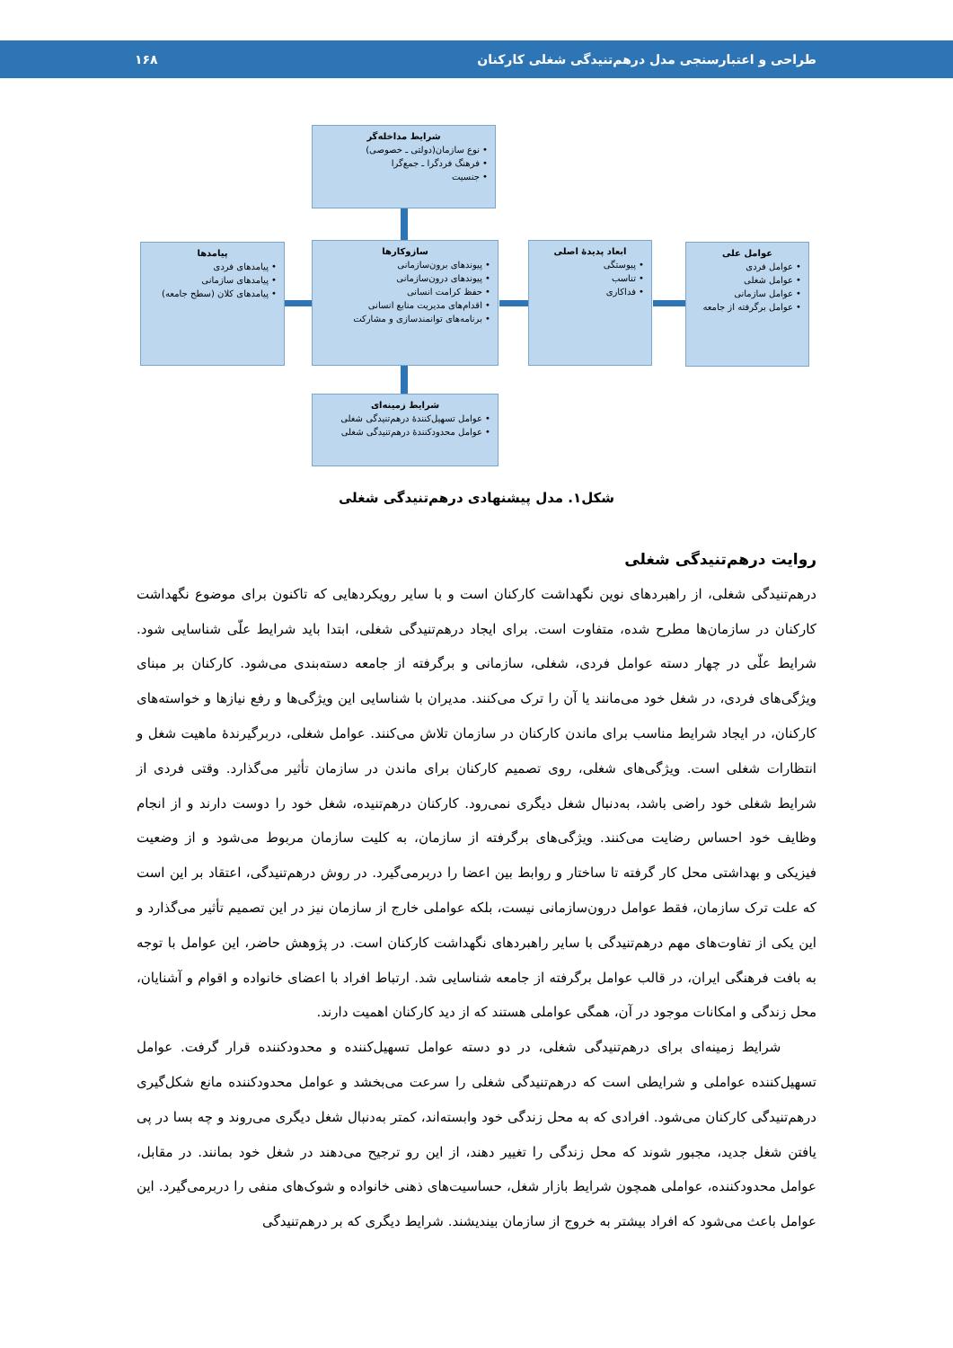طراحی و اعتبارسنجی مدل درهم‌تنیدگی شغلی کارکنان ۱۶۸
شرایط مداخله‌گر
• نوع سازمان(دولتی ـ خصوصی)
• فرهنگ فردگرا ـ جمع‌گرا
• جنسیت
عوامل علی
• عوامل فردی
• عوامل شغلی
• عوامل سازمانی
• عوامل برگرفته از جامعه
ابعاد پدیدهٔ اصلی
• پیوستگی
• تناسب
• فداکاری
سازوکارها
• پیوندهای برون‌سازمانی
• پیوندهای درون‌سازمانی
• حفظ کرامت انسانی
• اقدام‌های مدیریت منابع انسانی
• برنامه‌های توانمندسازی و مشارکت
پیامدها
• پیامدهای فردی
• پیامدهای سازمانی
• پیامدهای کلان (سطح جامعه)
شرایط زمینه‌ای
• عوامل تسهیل‌کنندهٔ درهم‌تنیدگی شغلی
• عوامل محدودکنندهٔ درهم‌تنیدگی شغلی
شکل۱. مدل پیشنهادی درهم‌تنیدگی شغلی
روایت درهم‌تنیدگی شغلی
درهم‌تنیدگی شغلی، از راهبردهای نوین نگهداشت کارکنان است و با سایر رویکردهایی که تاکنون برای موضوع نگهداشت کارکنان در سازمان‌ها مطرح شده، متفاوت است. برای ایجاد درهم‌تنیدگی شغلی، ابتدا باید شرایط علّی شناسایی شود. شرایط علّی در چهار دسته عوامل فردی، شغلی، سازمانی و برگرفته از جامعه دسته‌بندی می‌شود. کارکنان بر مبنای ویژگی‌های فردی، در شغل خود می‌مانند یا آن را ترک می‌کنند. مدیران با شناسایی این ویژگی‌ها و رفع نیازها و خواسته‌های کارکنان، در ایجاد شرایط مناسب برای ماندن کارکنان در سازمان تلاش می‌کنند. عوامل شغلی، دربرگیرندهٔ ماهیت شغل و انتظارات شغلی است. ویژگی‌های شغلی، روی تصمیم کارکنان برای ماندن در سازمان تأثیر می‌گذارد. وقتی فردی از شرایط شغلی خود راضی باشد، به‌دنبال شغل دیگری نمی‌رود. کارکنان درهم‌تنیده، شغل خود را دوست دارند و از انجام وظایف خود احساس رضایت می‌کنند. ویژگی‌های برگرفته از سازمان، به کلیت سازمان مربوط می‌شود و از وضعیت فیزیکی و بهداشتی محل کار گرفته تا ساختار و روابط بین اعضا را دربرمی‌گیرد. در روش درهم‌تنیدگی، اعتقاد بر این است که علت ترک سازمان، فقط عوامل درون‌سازمانی نیست، بلکه عواملی خارج از سازمان نیز در این تصمیم تأثیر می‌گذارد و این یکی از تفاوت‌های مهم درهم‌تنیدگی با سایر راهبردهای نگهداشت کارکنان است. در پژوهش حاضر، این عوامل با توجه به بافت فرهنگی ایران، در قالب عوامل برگرفته از جامعه شناسایی شد. ارتباط افراد با اعضای خانواده و اقوام و آشنایان، محل زندگی و امکانات موجود در آن، همگی عواملی هستند که از دید کارکنان اهمیت دارند.
شرایط زمینه‌ای برای درهم‌تنیدگی شغلی، در دو دسته عوامل تسهیل‌کننده و محدودکننده قرار گرفت. عوامل تسهیل‌کننده عواملی و شرایطی است که درهم‌تنیدگی شغلی را سرعت می‌بخشد و عوامل محدودکننده مانع شکل‌گیری درهم‌تنیدگی کارکنان می‌شود. افرادی که به محل زندگی خود وابسته‌اند، کمتر به‌دنبال شغل دیگری می‌روند و چه بسا در پی یافتن شغل جدید، مجبور شوند که محل زندگی را تغییر دهند، از این رو ترجیح می‌دهند در شغل خود بمانند. در مقابل، عوامل محدودکننده، عواملی همچون شرایط بازار شغل، حساسیت‌های ذهنی خانواده و شوک‌های منفی را دربرمی‌گیرد. این عوامل باعث می‌شود که افراد بیشتر به خروج از سازمان بیندیشند. شرایط دیگری که بر درهم‌تنیدگی